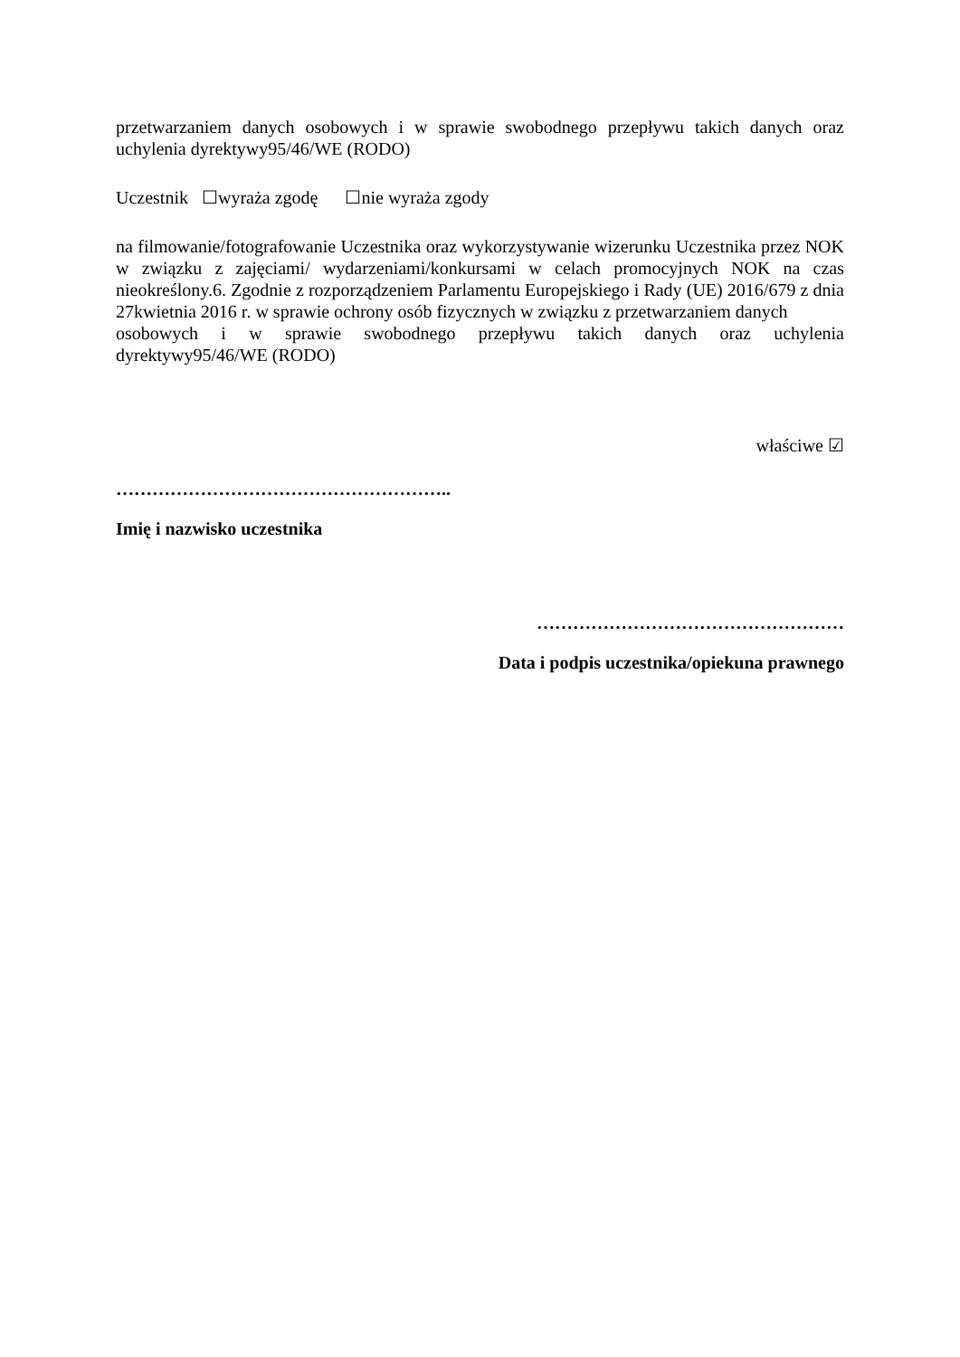przetwarzaniem danych osobowych i w sprawie swobodnego przepływu takich danych oraz uchylenia dyrektywy95/46/WE (RODO)
Uczestnik ☐wyraża zgodę ☐nie wyraża zgody
na filmowanie/fotografowanie Uczestnika oraz wykorzystywanie wizerunku Uczestnika przez NOK w związku z zajęciami/ wydarzeniami/konkursami w celach promocyjnych NOK na czas nieokreślony.6. Zgodnie z rozporządzeniem Parlamentu Europejskiego i Rady (UE) 2016/679 z dnia 27kwietnia 2016 r. w sprawie ochrony osób fizycznych w związku z przetwarzaniem danych
osobowych i w sprawie swobodnego przepływu takich danych oraz uchylenia
dyrektywy95/46/WE (RODO)
właściwe ☑
………………………………………………..
Imię i nazwisko uczestnika
……………………………………………
Data i podpis uczestnika/opiekuna prawnego